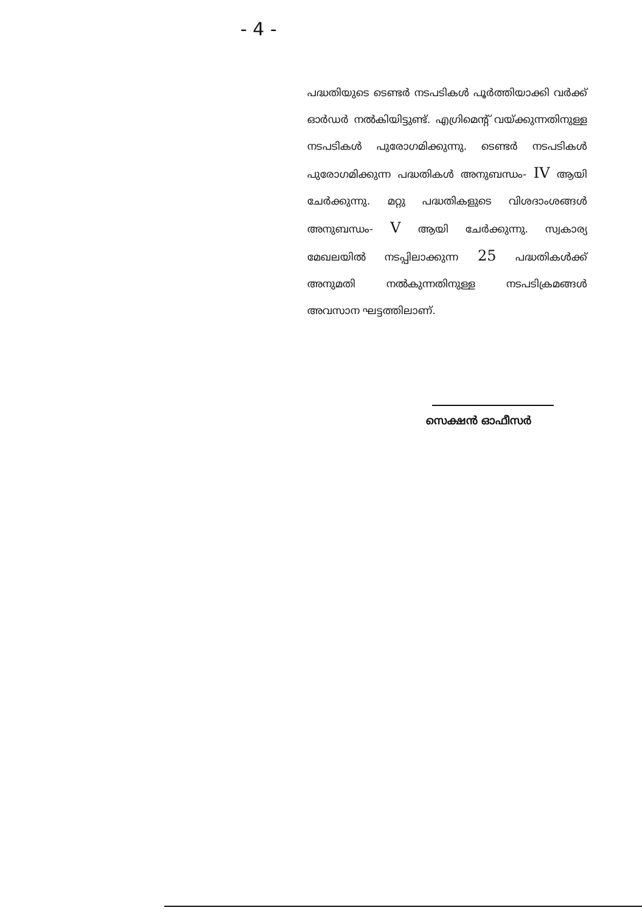- 4 -
പദ്ധതിയുടെ ടെണ്ടർ നടപടികൾ പൂർത്തിയാക്കി വർക്ക് ഓർഡർ നൽകിയിട്ടുണ്ട്. എഗ്രിമെന്റ് വയ്ക്കുന്നതിനുള്ള നടപടികൾ പുരോഗമിക്കുന്നു. ടെണ്ടർ നടപടികൾ പുരോഗമിക്കുന്ന പദ്ധതികൾ അനുബന്ധം- IV ആയി ചേർക്കുന്നു. മറ്റു പദ്ധതികളുടെ വിശദാംശങ്ങൾ അനുബന്ധം- V ആയി ചേർക്കുന്നു. സ്വകാര്യ മേഖലയിൽ നടപ്പിലാക്കുന്ന 25 പദ്ധതികൾക്ക് അനുമതി നൽകുന്നതിനുള്ള നടപടിക്രമങ്ങൾ അവസാന ഘട്ടത്തിലാണ്.
സെക്ഷൻ ഓഫീസർ